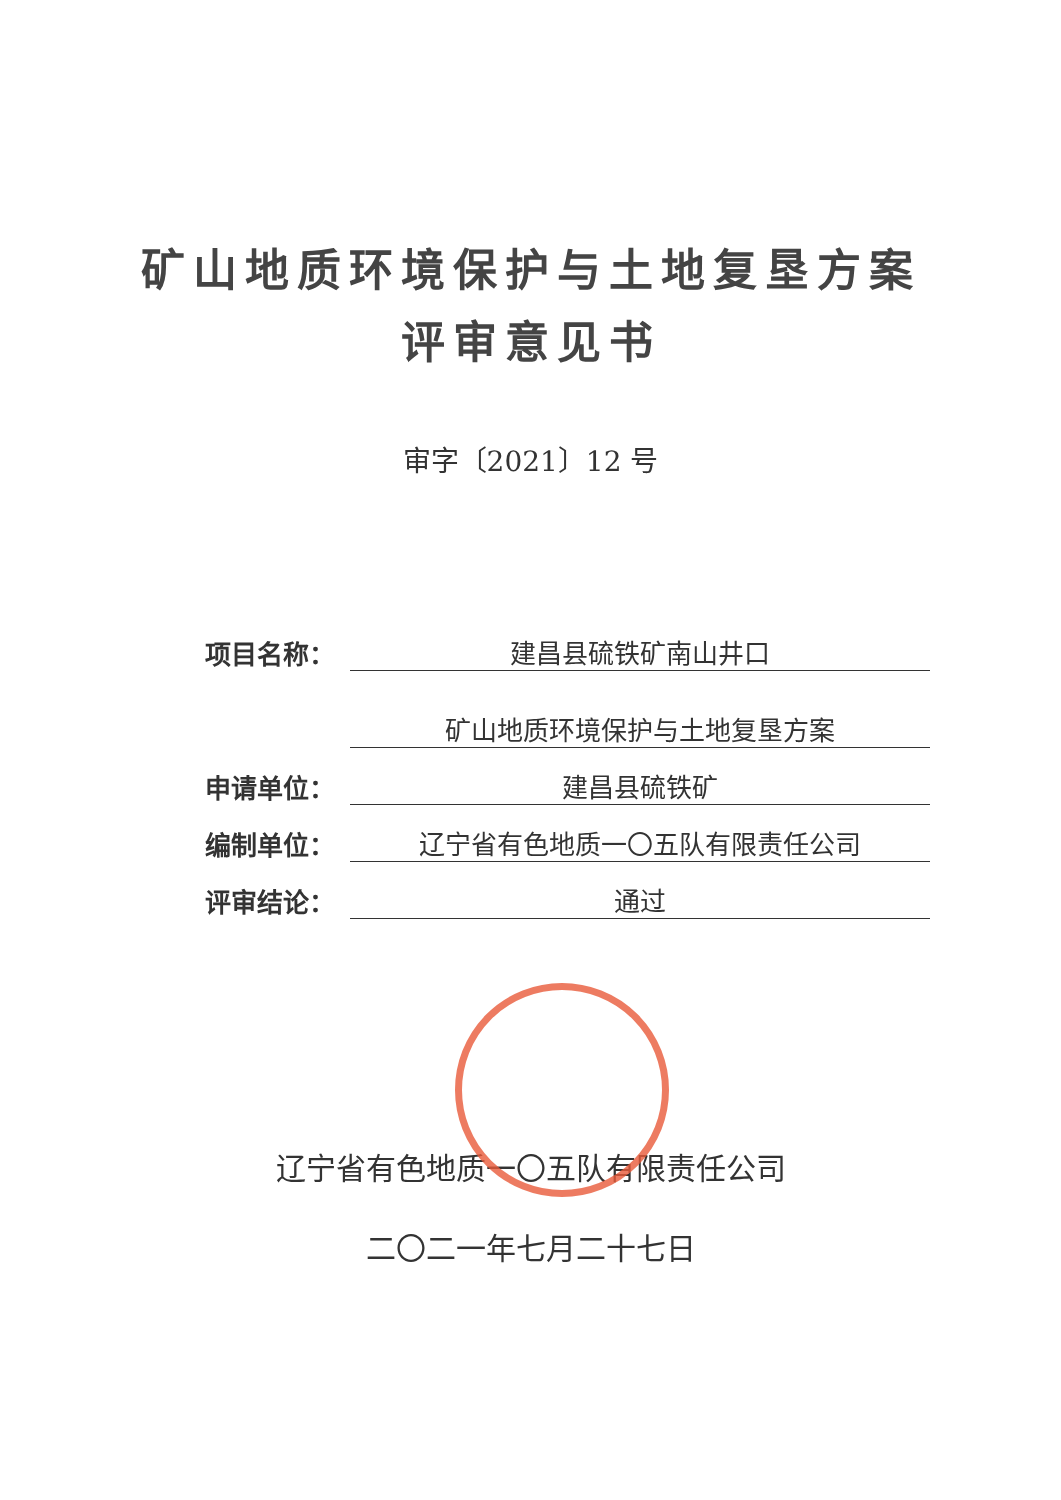矿山地质环境保护与土地复垦方案
评审意见书
审字〔2021〕12 号
| 项目名称： | 建昌县硫铁矿南山井口 |
| | 矿山地质环境保护与土地复垦方案 |
| 申请单位： | 建昌县硫铁矿 |
| 编制单位： | 辽宁省有色地质一〇五队有限责任公司 |
| 评审结论： | 通过 |
辽宁省有色地质一〇五队有限责任公司
二〇二一年七月二十七日